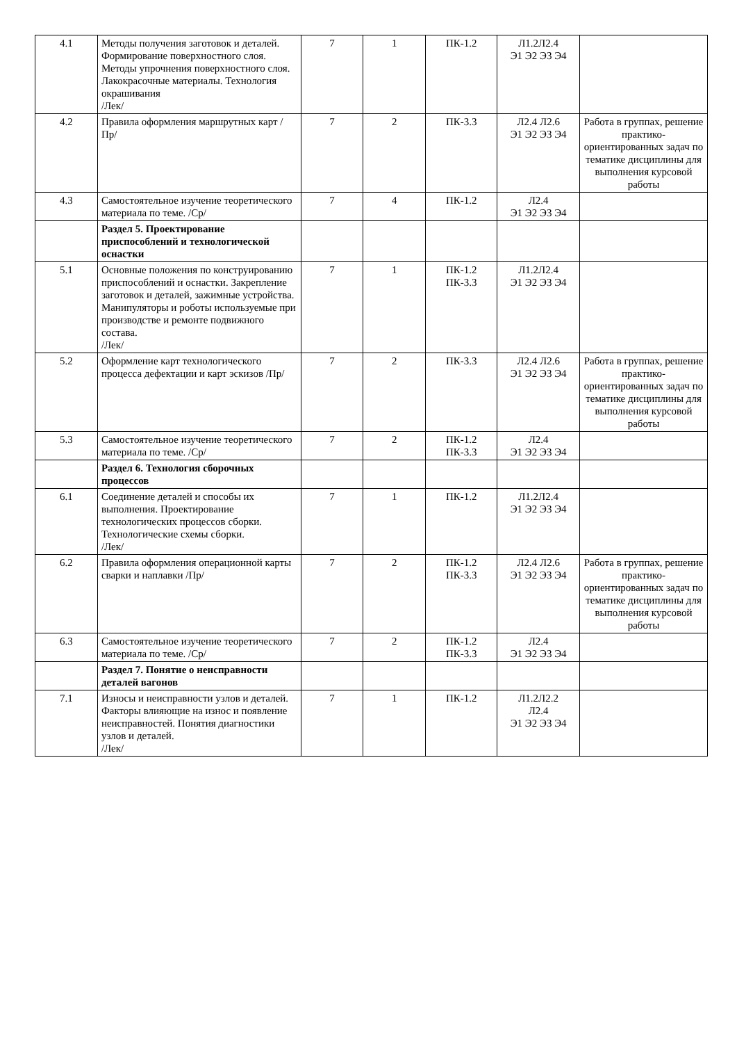| 4.1 | Методы получения заготовок и деталей. Формирование поверхностного слоя. Методы упрочнения поверхностного слоя. Лакокрасочные материалы. Технология окрашивания /Лек/ | 7 | 1 | ПК-1.2 | Л1.2Л2.4 Э1 Э2 Э3 Э4 | |
| 4.2 | Правила оформления маршрутных карт /Пр/ | 7 | 2 | ПК-3.3 | Л2.4 Л2.6 Э1 Э2 Э3 Э4 | Работа в группах, решение практико-ориентированных задач по тематике дисциплины для выполнения курсовой работы |
| 4.3 | Самостоятельное изучение теоретического материала по теме. /Ср/ | 7 | 4 | ПК-1.2 | Л2.4 Э1 Э2 Э3 Э4 | |
| | Раздел 5. Проектирование приспособлений и технологической оснастки | | | | | |
| 5.1 | Основные положения по конструированию приспособлений и оснастки. Закрепление заготовок и деталей, зажимные устройства. Манипуляторы и роботы используемые при производстве и ремонте подвижного состава. /Лек/ | 7 | 1 | ПК-1.2 ПК-3.3 | Л1.2Л2.4 Э1 Э2 Э3 Э4 | |
| 5.2 | Оформление карт технологического процесса дефектации и карт эскизов /Пр/ | 7 | 2 | ПК-3.3 | Л2.4 Л2.6 Э1 Э2 Э3 Э4 | Работа в группах, решение практико-ориентированных задач по тематике дисциплины для выполнения курсовой работы |
| 5.3 | Самостоятельное изучение теоретического материала по теме. /Ср/ | 7 | 2 | ПК-1.2 ПК-3.3 | Л2.4 Э1 Э2 Э3 Э4 | |
| | Раздел 6. Технология сборочных процессов | | | | | |
| 6.1 | Соединение деталей и способы их выполнения. Проектирование технологических процессов сборки. Технологические схемы сборки. /Лек/ | 7 | 1 | ПК-1.2 | Л1.2Л2.4 Э1 Э2 Э3 Э4 | |
| 6.2 | Правила оформления операционной карты сварки и наплавки /Пр/ | 7 | 2 | ПК-1.2 ПК-3.3 | Л2.4 Л2.6 Э1 Э2 Э3 Э4 | Работа в группах, решение практико-ориентированных задач по тематике дисциплины для выполнения курсовой работы |
| 6.3 | Самостоятельное изучение теоретического материала по теме. /Ср/ | 7 | 2 | ПК-1.2 ПК-3.3 | Л2.4 Э1 Э2 Э3 Э4 | |
| | Раздел 7. Понятие о неисправности деталей вагонов | | | | | |
| 7.1 | Износы и неисправности узлов и деталей. Факторы влияющие на износ и появление неисправностей. Понятия диагностики узлов и деталей. /Лек/ | 7 | 1 | ПК-1.2 | Л1.2Л2.2 Л2.4 Э1 Э2 Э3 Э4 | |